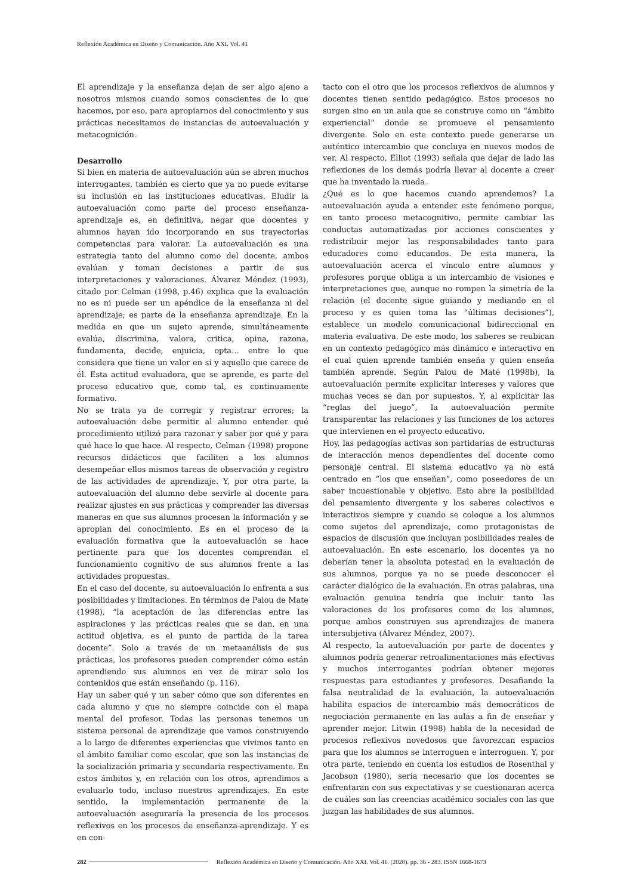Reflexión Académica en Diseño y Comunicación. Año XXI. Vol. 41
El aprendizaje y la enseñanza dejan de ser algo ajeno a nosotros mismos cuando somos conscientes de lo que hacemos, por eso, para apropiarnos del conocimiento y sus prácticas necesitamos de instancias de autoevaluación y metacognición.
Desarrollo
Si bien en materia de autoevaluación aún se abren muchos interrogantes, también es cierto que ya no puede evitarse su inclusión en las instituciones educativas. Eludir la autoevaluación como parte del proceso enseñanza-aprendizaje es, en definitiva, negar que docentes y alumnos hayan ido incorporando en sus trayectorias competencias para valorar. La autoevaluación es una estrategia tanto del alumno como del docente, ambos evalúan y toman decisiones a partir de sus interpretaciones y valoraciones. Álvarez Méndez (1993), citado por Celman (1998, p.46) explica que la evaluación no es ni puede ser un apéndice de la enseñanza ni del aprendizaje; es parte de la enseñanza aprendizaje. En la medida en que un sujeto aprende, simultáneamente evalúa, discrimina, valora, critica, opina, razona, fundamenta, decide, enjuicia, opta… entre lo que considera que tiene un valor en sí y aquello que carece de él. Esta actitud evaluadora, que se aprende, es parte del proceso educativo que, como tal, es continuamente formativo.
No se trata ya de corregir y registrar errores; la autoevaluación debe permitir al alumno entender qué procedimiento utilizó para razonar y saber por qué y para qué hace lo que hace. Al respecto, Celman (1998) propone recursos didácticos que faciliten a los alumnos desempeñar ellos mismos tareas de observación y registro de las actividades de aprendizaje. Y, por otra parte, la autoevaluación del alumno debe servirle al docente para realizar ajustes en sus prácticas y comprender las diversas maneras en que sus alumnos procesan la información y se apropian del conocimiento. Es en el proceso de la evaluación formativa que la autoevaluación se hace pertinente para que los docentes comprendan el funcionamiento cognitivo de sus alumnos frente a las actividades propuestas.
En el caso del docente, su autoevaluación lo enfrenta a sus posibilidades y limitaciones. En términos de Palou de Mate (1998), “la aceptación de las diferencias entre las aspiraciones y las prácticas reales que se dan, en una actitud objetiva, es el punto de partida de la tarea docente”. Solo a través de un metaanálisis de sus prácticas, los profesores pueden comprender cómo están aprendiendo sus alumnos en vez de mirar solo los contenidos que están enseñando (p. 116).
Hay un saber qué y un saber cómo que son diferentes en cada alumno y que no siempre coincide con el mapa mental del profesor. Todas las personas tenemos un sistema personal de aprendizaje que vamos construyendo a lo largo de diferentes experiencias que vivimos tanto en el ámbito familiar como escolar, que son las instancias de la socialización primaria y secundaria respectivamente. En estos ámbitos y, en relación con los otros, aprendimos a evaluarlo todo, incluso nuestros aprendizajes. En este sentido, la implementación permanente de la autoevaluación aseguraría la presencia de los procesos reflexivos en los procesos de enseñanza-aprendizaje. Y es en con-
tacto con el otro que los procesos reflexivos de alumnos y docentes tienen sentido pedagógico. Estos procesos no surgen sino en un aula que se construye como un “ámbito experiencial” donde se promueve el pensamiento divergente. Solo en este contexto puede generarse un auténtico intercambio que concluya en nuevos modos de ver. Al respecto, Elliot (1993) señala que dejar de lado las reflexiones de los demás podría llevar al docente a creer que ha inventado la rueda.
¿Qué es lo que hacemos cuando aprendemos? La autoevaluación ayuda a entender este fenómeno porque, en tanto proceso metacognitivo, permite cambiar las conductas automatizadas por acciones conscientes y redistribuir mejor las responsabilidades tanto para educadores como educandos. De esta manera, la autoevaluación acerca el vínculo entre alumnos y profesores porque obliga a un intercambio de visiones e interpretaciones que, aunque no rompen la simetría de la relación (el docente sigue guiando y mediando en el proceso y es quien toma las “últimas decisiones”), establece un modelo comunicacional bidireccional en materia evaluativa. De este modo, los saberes se reubican en un contexto pedagógico más dinámico e interactivo en el cual quien aprende también enseña y quien enseña también aprende. Según Palou de Maté (1998b), la autoevaluación permite explicitar intereses y valores que muchas veces se dan por supuestos. Y, al explicitar las “reglas del juego”, la autoevaluación permite transparentar las relaciones y las funciones de los actores que intervienen en el proyecto educativo.
Hoy, las pedagogías activas son partidarias de estructuras de interacción menos dependientes del docente como personaje central. El sistema educativo ya no está centrado en “los que enseñan”, como poseedores de un saber incuestionable y objetivo. Esto abre la posibilidad del pensamiento divergente y los saberes colectivos e interactivos siempre y cuando se coloque a los alumnos como sujetos del aprendizaje, como protagonistas de espacios de discusión que incluyan posibilidades reales de autoevaluación. En este escenario, los docentes ya no deberían tener la absoluta potestad en la evaluación de sus alumnos, porque ya no se puede desconocer el carácter dialógico de la evaluación. En otras palabras, una evaluación genuina tendría que incluir tanto las valoraciones de los profesores como de los alumnos, porque ambos construyen sus aprendizajes de manera intersubjetiva (Álvarez Méndez, 2007).
Al respecto, la autoevaluación por parte de docentes y alumnos podría generar retroalimentaciones más efectivas y muchos interrogantes podrían obtener mejores respuestas para estudiantes y profesores. Desafiando la falsa neutralidad de la evaluación, la autoevaluación habilita espacios de intercambio más democráticos de negociación permanente en las aulas a fin de enseñar y aprender mejor. Litwin (1998) habla de la necesidad de procesos reflexivos novedosos que favorezcan espacios para que los alumnos se interroguen e interroguen. Y, por otra parte, teniendo en cuenta los estudios de Rosenthal y Jacobson (1980), sería necesario que los docentes se enfrentaran con sus expectativas y se cuestionaran acerca de cuáles son las creencias académico sociales con las que juzgan las habilidades de sus alumnos.
282 Reflexión Académica en Diseño y Comunicación. Año XXI. Vol. 41. (2020). pp. 36 - 283. ISSN 1668-1673